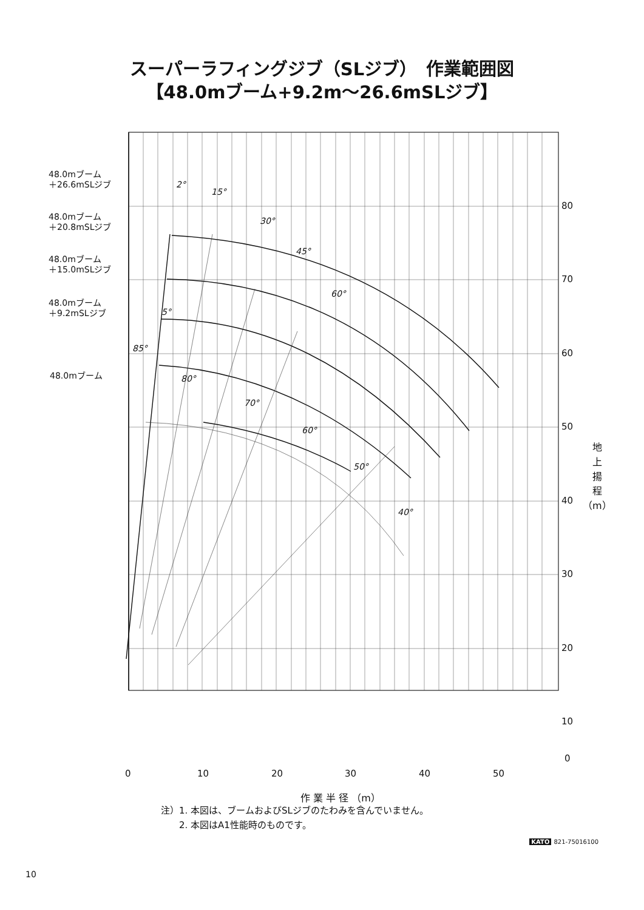スーパーラフィングジブ（SLジブ）　作業範囲図
【48.0mブーム+9.2m〜26.6mSLジブ】
48.0mブーム
＋26.6mSLジブ
48.0mブーム
＋20.8mSLジブ
48.0mブーム
＋15.0mSLジブ
48.0mブーム
＋9.2mSLジブ
48.0mブーム
2°
15°
30°
45°
60°
5°
85°
80°
70°
60°
50°
40°
80
70
60
50
40
30
20
10
地
上
揚
程
（m）
0
0 10 20 30 40 50
作 業 半 径 （m）
注）1. 本図は、ブームおよびSLジブのたわみを含んでいません。
　　2. 本図はA1性能時のものです。
KATO 821-75016100
10